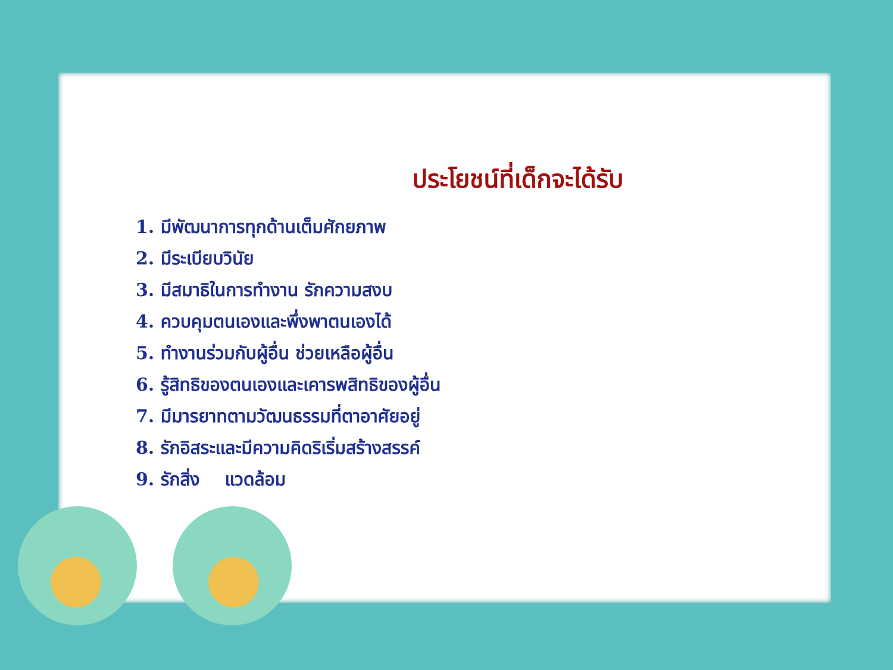ประโยชน์ที่เด็กจะได้รับ
1. มีพัฒนาการทุกด้านเต็มศักยภาพ
2. มีระเบียบวินัย
3. มีสมาธิในการทำงาน รักความสงบ
4. ควบคุมตนเองและพึ่งพาตนเองได้
5. ทำงานร่วมกับผู้อื่น ช่วยเหลือผู้อื่น
6. รู้สิทธิของตนเองและเคารพสิทธิของผู้อื่น
7. มีมารยาทตามวัฒนธรรมที่ตาอาศัยอยู่
8. รักอิสระและมีความคิดริเริ่มสร้างสรรค์
9. รักสิ่ง แวดล้อม